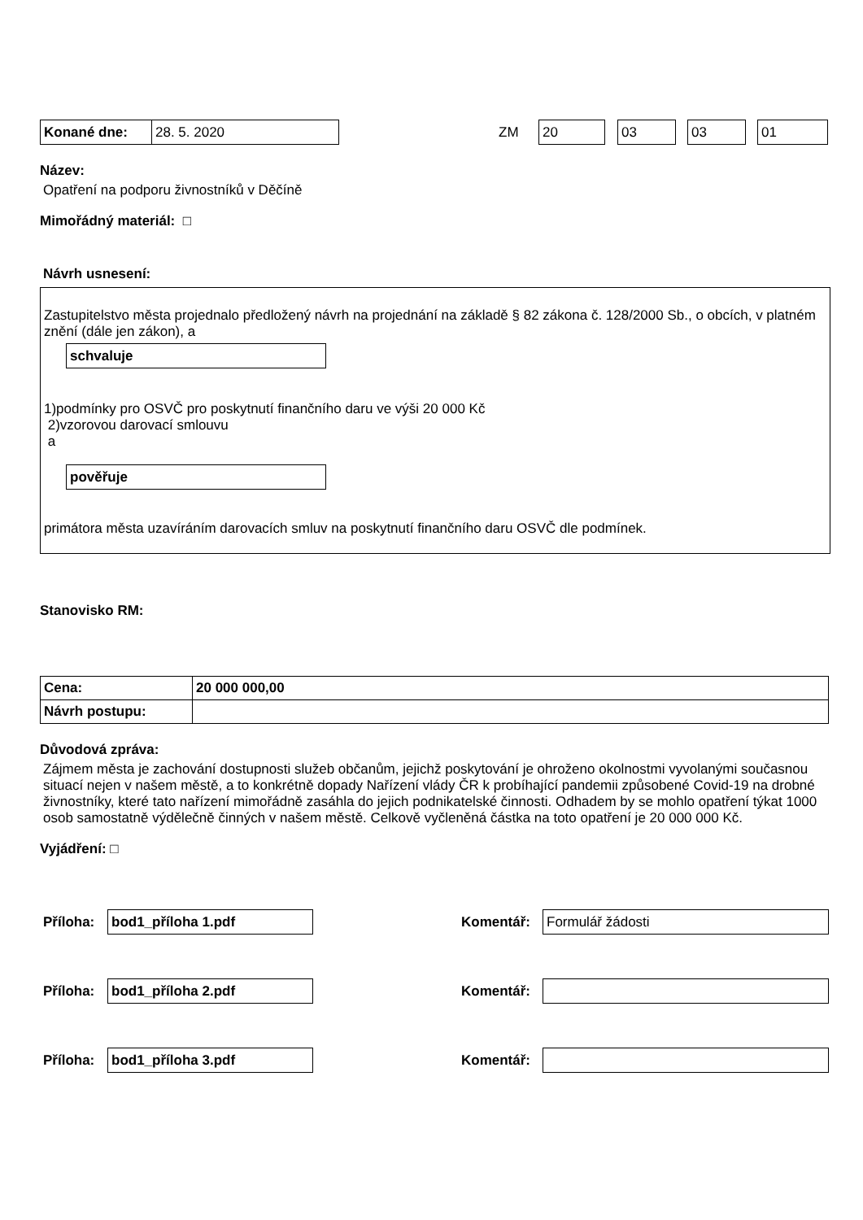Konané dne: 28. 5. 2020 ZM 20 03 03 01
Název:
Opatření na podporu živnostníků v Děčíně
Mimořádný materiál: □
Návrh usnesení:
Zastupitelstvo města projednalo předložený návrh na projednání na základě § 82 zákona č. 128/2000 Sb., o obcích, v platném znění (dále jen zákon), a
schvaluje
1)podmínky pro OSVČ pro poskytnutí finančního daru ve výši 20 000 Kč
2)vzorovou darovací smlouvu
a
pověřuje
primátora města uzavíráním darovacích smluv na poskytnutí finančního daru OSVČ dle podmínek.
Stanovisko RM:
| Cena: | 20 000 000,00 |
| Návrh postupu: | |
Důvodová zpráva:
Zájmem města je zachování dostupnosti služeb občanům, jejichž poskytování je ohroženo okolnostmi vyvolanými současnou situací nejen v našem městě, a to konkrétně dopady Nařízení vlády ČR k probíhající pandemii způsobené Covid-19 na drobné živnostníky, které tato nařízení mimořádně zasáhla do jejich podnikatelské činnosti. Odhadem by se mohlo opatření týkat 1000 osob samostatně výdělečně činných v našem městě. Celkově vyčleněná částka na toto opatření je 20 000 000 Kč.
Vyjádření: □
Příloha: bod1_příloha 1.pdf Komentář: Formulář žádosti
Příloha: bod1_příloha 2.pdf Komentář:
Příloha: bod1_příloha 3.pdf Komentář: